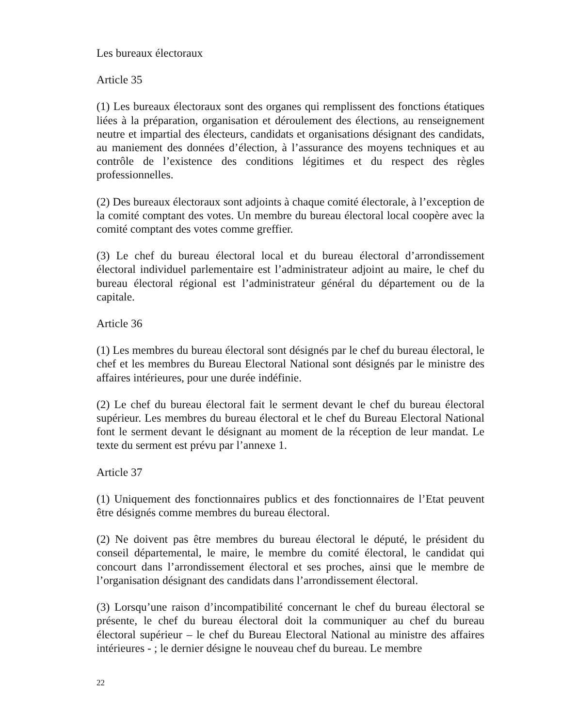Les bureaux électoraux
Article 35
(1) Les bureaux électoraux sont des organes qui remplissent des fonctions étatiques liées à la préparation, organisation et déroulement des élections, au renseignement neutre et impartial des électeurs, candidats et organisations désignant des candidats, au maniement des données d’élection, à l’assurance des moyens techniques et au contrôle de l’existence des conditions légitimes et du respect des règles professionnelles.
(2) Des bureaux électoraux sont adjoints à chaque comité électorale, à l’exception de la comité comptant des votes. Un membre du bureau électoral local coopère avec la comité comptant des votes comme greffier.
(3) Le chef du bureau électoral local et du bureau électoral d’arrondissement électoral individuel parlementaire est l’administrateur adjoint au maire, le chef du bureau électoral régional est l’administrateur général du département ou de la capitale.
Article 36
(1) Les membres du bureau électoral sont désignés par le chef du bureau électoral, le chef et les membres du Bureau Electoral National sont désignés par le ministre des affaires intérieures, pour une durée indéfinie.
(2) Le chef du bureau électoral fait le serment devant le chef du bureau électoral supérieur. Les membres du bureau électoral et le chef du Bureau Electoral National font le serment devant le désignant au moment de la réception de leur mandat. Le texte du serment est prévu par l’annexe 1.
Article 37
(1) Uniquement des fonctionnaires publics et des fonctionnaires de l’Etat peuvent être désignés comme membres du bureau électoral.
(2) Ne doivent pas être membres du bureau électoral le député, le président du conseil départemental, le maire, le membre du comité électoral, le candidat qui concourt dans l’arrondissement électoral et ses proches, ainsi que le membre de l’organisation désignant des candidats dans l’arrondissement électoral.
(3) Lorsqu’une raison d’incompatibilité concernant le chef du bureau électoral se présente, le chef du bureau électoral doit la communiquer au chef du bureau électoral supérieur – le chef du Bureau Electoral National au ministre des affaires intérieures - ; le dernier désigne le nouveau chef du bureau. Le membre
22